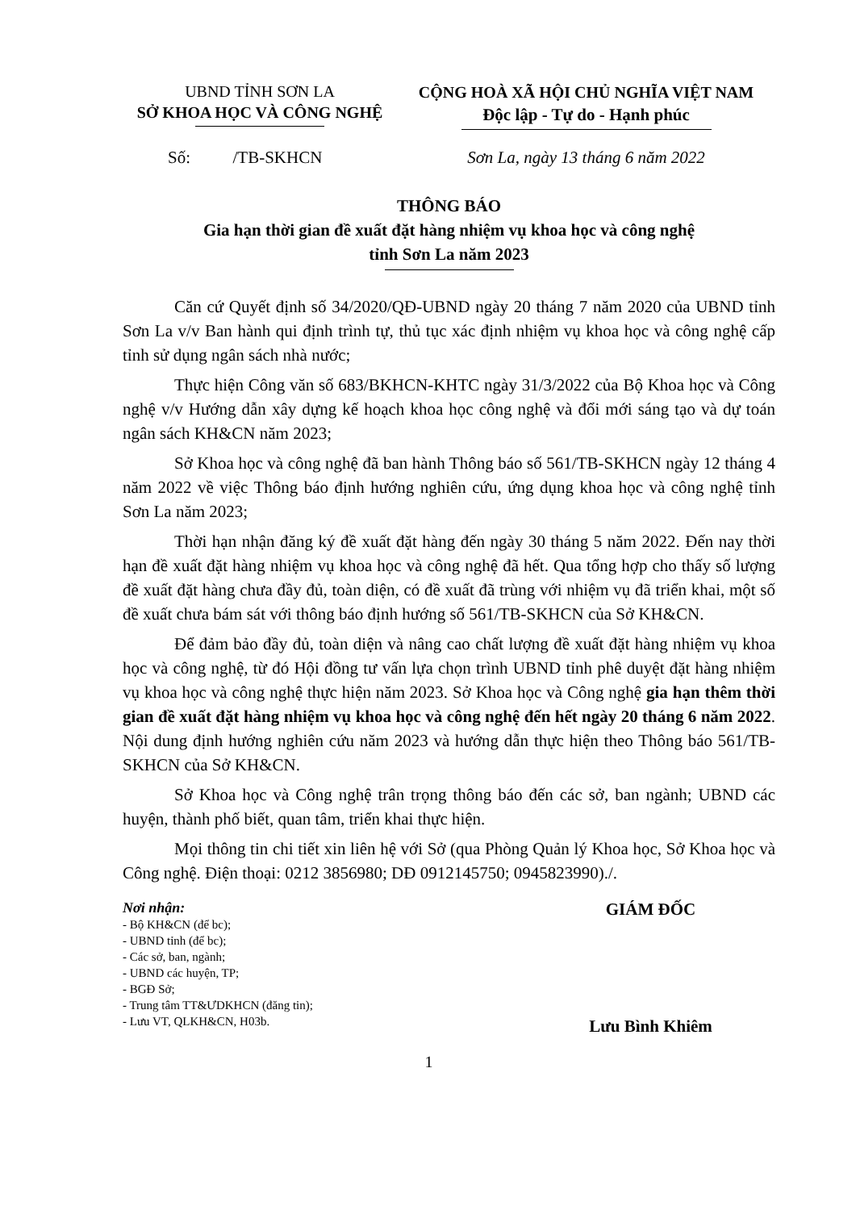UBND TỈNH SƠN LA
SỞ KHOA HỌC VÀ CÔNG NGHỆ
CỘNG HOÀ XÃ HỘI CHỦ NGHĨA VIỆT NAM
Độc lập - Tự do - Hạnh phúc
Số: /TB-SKHCN Sơn La, ngày 13 tháng 6 năm 2022
THÔNG BÁO
Gia hạn thời gian đề xuất đặt hàng nhiệm vụ khoa học và công nghệ
tỉnh Sơn La năm 2023
Căn cứ Quyết định số 34/2020/QĐ-UBND ngày 20 tháng 7 năm 2020 của UBND tỉnh Sơn La v/v Ban hành qui định trình tự, thủ tục xác định nhiệm vụ khoa học và công nghệ cấp tỉnh sử dụng ngân sách nhà nước;
Thực hiện Công văn số 683/BKHCN-KHTC ngày 31/3/2022 của Bộ Khoa học và Công nghệ v/v Hướng dẫn xây dựng kế hoạch khoa học công nghệ và đổi mới sáng tạo và dự toán ngân sách KH&CN năm 2023;
Sở Khoa học và công nghệ đã ban hành Thông báo số 561/TB-SKHCN ngày 12 tháng 4 năm 2022 về việc Thông báo định hướng nghiên cứu, ứng dụng khoa học và công nghệ tỉnh Sơn La năm 2023;
Thời hạn nhận đăng ký đề xuất đặt hàng đến ngày 30 tháng 5 năm 2022. Đến nay thời hạn đề xuất đặt hàng nhiệm vụ khoa học và công nghệ đã hết. Qua tổng hợp cho thấy số lượng đề xuất đặt hàng chưa đầy đủ, toàn diện, có đề xuất đã trùng với nhiệm vụ đã triển khai, một số đề xuất chưa bám sát với thông báo định hướng số 561/TB-SKHCN của Sở KH&CN.
Để đảm bảo đầy đủ, toàn diện và nâng cao chất lượng đề xuất đặt hàng nhiệm vụ khoa học và công nghệ, từ đó Hội đồng tư vấn lựa chọn trình UBND tỉnh phê duyệt đặt hàng nhiệm vụ khoa học và công nghệ thực hiện năm 2023. Sở Khoa học và Công nghệ gia hạn thêm thời gian đề xuất đặt hàng nhiệm vụ khoa học và công nghệ đến hết ngày 20 tháng 6 năm 2022. Nội dung định hướng nghiên cứu năm 2023 và hướng dẫn thực hiện theo Thông báo 561/TB-SKHCN của Sở KH&CN.
Sở Khoa học và Công nghệ trân trọng thông báo đến các sở, ban ngành; UBND các huyện, thành phố biết, quan tâm, triển khai thực hiện.
Mọi thông tin chi tiết xin liên hệ với Sở (qua Phòng Quản lý Khoa học, Sở Khoa học và Công nghệ. Điện thoại: 0212 3856980; DĐ 0912145750; 0945823990)./.
Nơi nhận:
- Bộ KH&CN (để bc);
- UBND tỉnh (để bc);
- Các sở, ban, ngành;
- UBND các huyện, TP;
- BGĐ Sở;
- Trung tâm TT&ƯDKHCN (đăng tin);
- Lưu VT, QLKH&CN, H03b.
GIÁM ĐỐC
Lưu Bình Khiêm
1